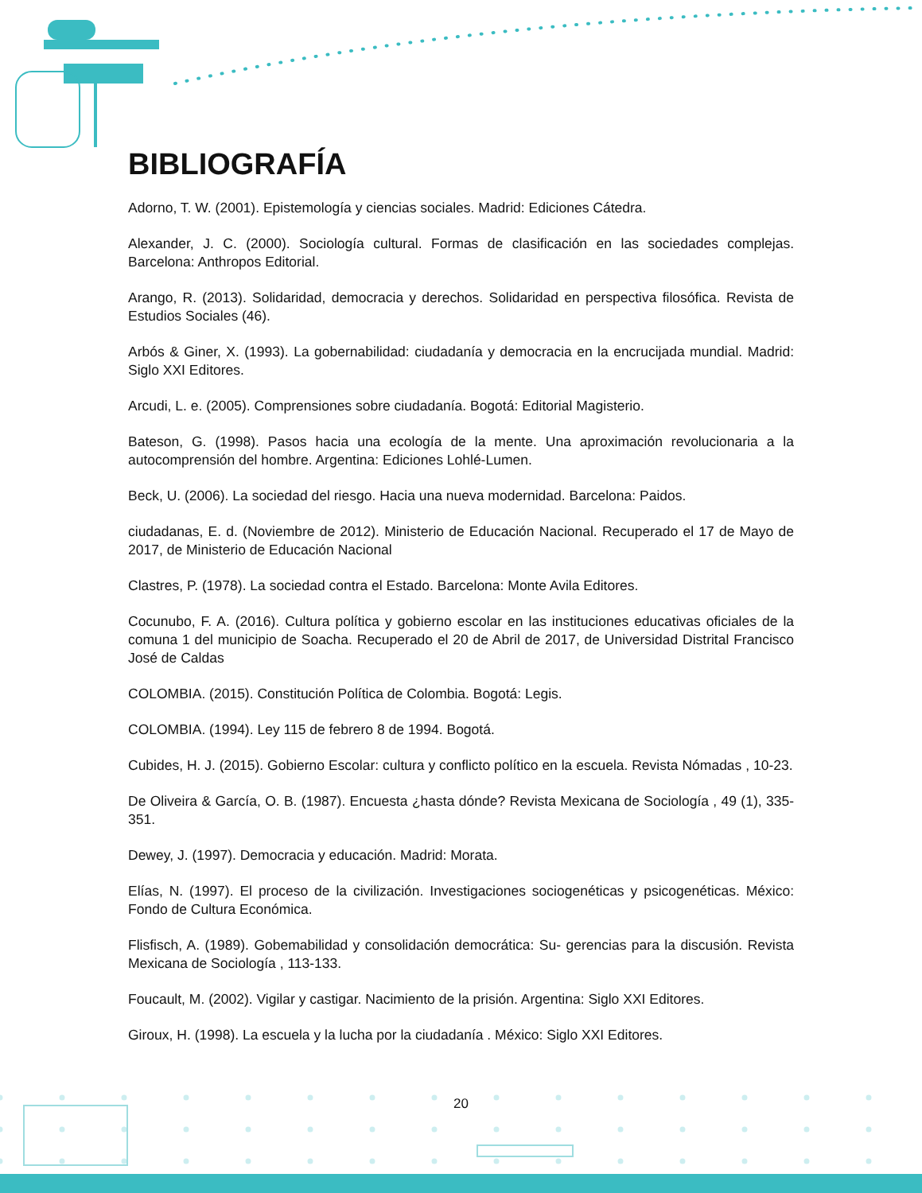BIBLIOGRAFÍA
Adorno, T. W. (2001). Epistemología y ciencias sociales. Madrid: Ediciones Cátedra.
Alexander, J. C. (2000). Sociología cultural. Formas de clasificación en las sociedades complejas. Barcelona: Anthropos Editorial.
Arango, R. (2013). Solidaridad, democracia y derechos. Solidaridad en perspectiva filosófica. Revista de Estudios Sociales (46).
Arbós & Giner, X. (1993). La gobernabilidad: ciudadanía y democracia en la encrucijada mundial. Madrid: Siglo XXI Editores.
Arcudi, L. e. (2005). Comprensiones sobre ciudadanía. Bogotá: Editorial Magisterio.
Bateson, G. (1998). Pasos hacia una ecología de la mente. Una aproximación revolucionaria a la autocomprensión del hombre. Argentina: Ediciones Lohlé-Lumen.
Beck, U. (2006). La sociedad del riesgo. Hacia una nueva modernidad. Barcelona: Paidos.
ciudadanas, E. d. (Noviembre de 2012). Ministerio de Educación Nacional. Recuperado el 17 de Mayo de 2017, de Ministerio de Educación Nacional
Clastres, P. (1978). La sociedad contra el Estado. Barcelona: Monte Avila Editores.
Cocunubo, F. A. (2016). Cultura política y gobierno escolar en las instituciones educativas oficiales de la comuna 1 del municipio de Soacha. Recuperado el 20 de Abril de 2017, de Universidad Distrital Francisco José de Caldas
COLOMBIA. (2015). Constitución Política de Colombia. Bogotá: Legis.
COLOMBIA. (1994). Ley 115 de febrero 8 de 1994. Bogotá.
Cubides, H. J. (2015). Gobierno Escolar: cultura y conflicto político en la escuela. Revista Nómadas , 10-23.
De Oliveira & García, O. B. (1987). Encuesta ¿hasta dónde? Revista Mexicana de Sociología , 49 (1), 335-351.
Dewey, J. (1997). Democracia y educación. Madrid: Morata.
Elías, N. (1997). El proceso de la civilización. Investigaciones sociogenéticas y psicogenéticas. México: Fondo de Cultura Económica.
Flisfisch, A. (1989). Gobemabilidad y consolidación democrática: Su- gerencias para la discusión. Revista Mexicana de Sociología , 113-133.
Foucault, M. (2002). Vigilar y castigar. Nacimiento de la prisión. Argentina: Siglo XXI Editores.
Giroux, H. (1998). La escuela y la lucha por la ciudadanía . México: Siglo XXI Editores.
20